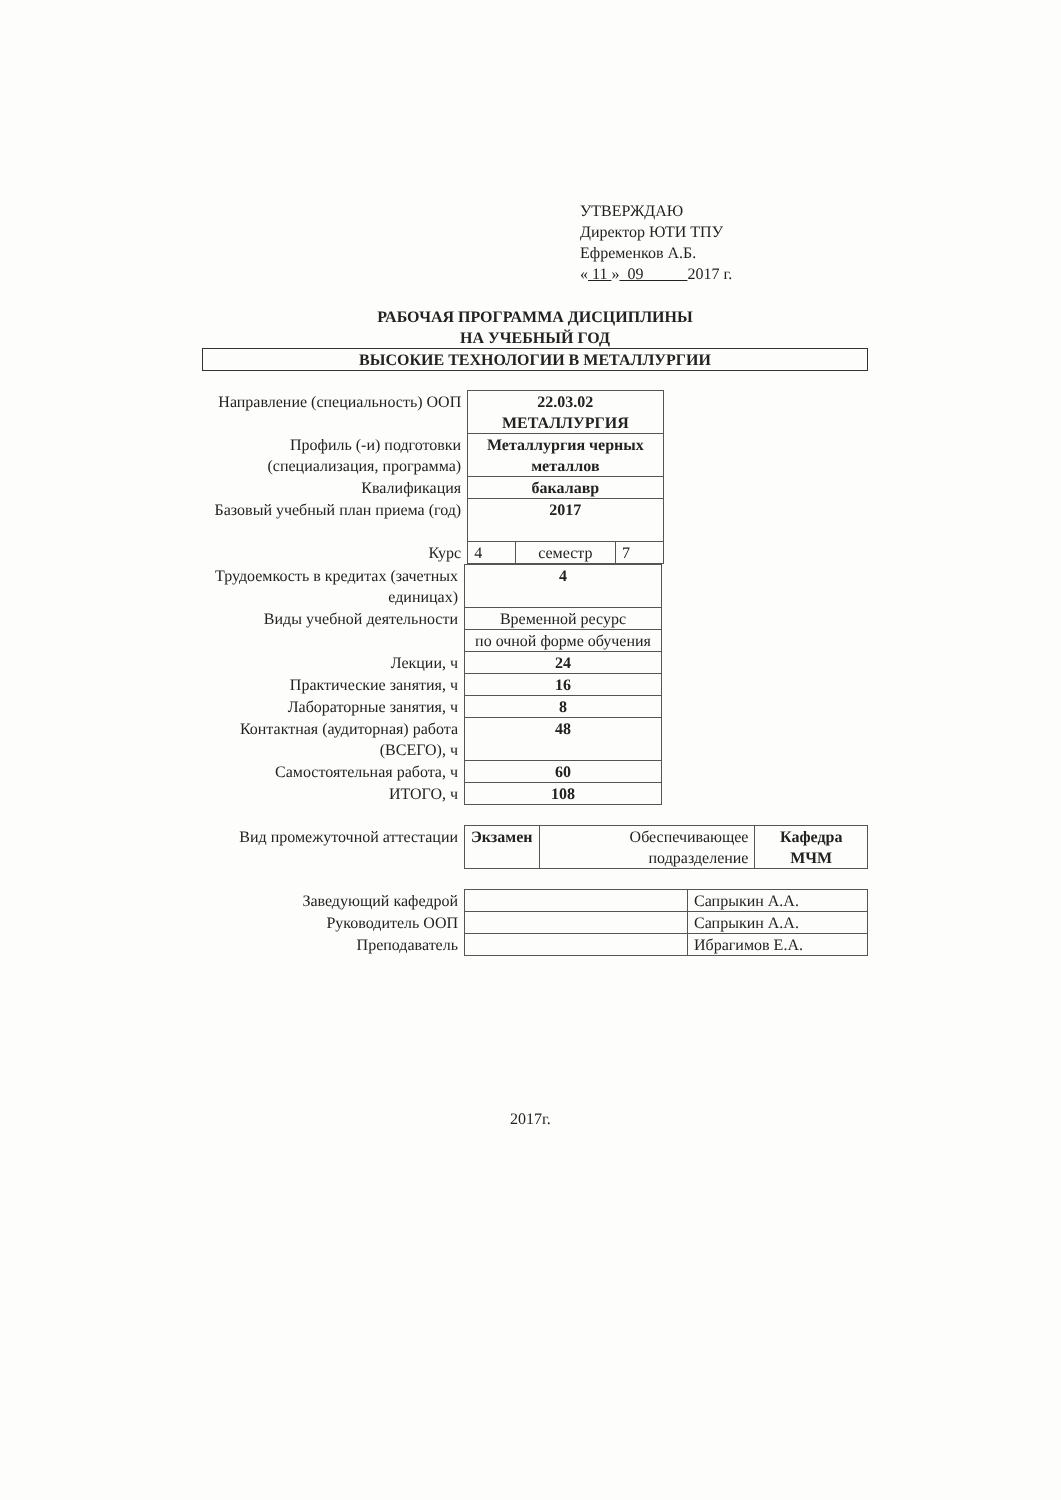УТВЕРЖДАЮ
Директор ЮТИ ТПУ
Ефременков А.Б.
« 11 » 09 2017 г.
РАБОЧАЯ ПРОГРАММА ДИСЦИПЛИНЫ
НА УЧЕБНЫЙ ГОД
ВЫСОКИЕ ТЕХНОЛОГИИ В МЕТАЛЛУРГИИ
| Направление (специальность) ООП | 22.03.02 МЕТАЛЛУРГИЯ | | | |
| Профиль (-и) подготовки (специализация, программа) | Металлургия черных металлов | | | |
| Квалификация | бакалавр | | | |
| Базовый учебный план приема (год) | 2017 | | | |
| Курс | 4 | семестр | 7 | |
| Трудоемкость в кредитах (зачетных единицах) | 4 | |
| Виды учебной деятельности | Временной ресурс | |
| | по очной форме обучения | |
| Лекции, ч | 24 | |
| Практические занятия, ч | 16 | |
| Лабораторные занятия, ч | 8 | |
| Контактная (аудиторная) работа (ВСЕГО), ч | 48 | |
| Самостоятельная работа, ч | 60 | |
| ИТОГО, ч | 108 | |
| Вид промежуточной аттестации | Экзамен | Обеспечивающее подразделение | Кафедра МЧМ |
| Заведующий кафедрой | | Сапрыкин А.А. |
| Руководитель ООП | | Сапрыкин А.А. |
| Преподаватель | | Ибрагимов Е.А. |
2017г.